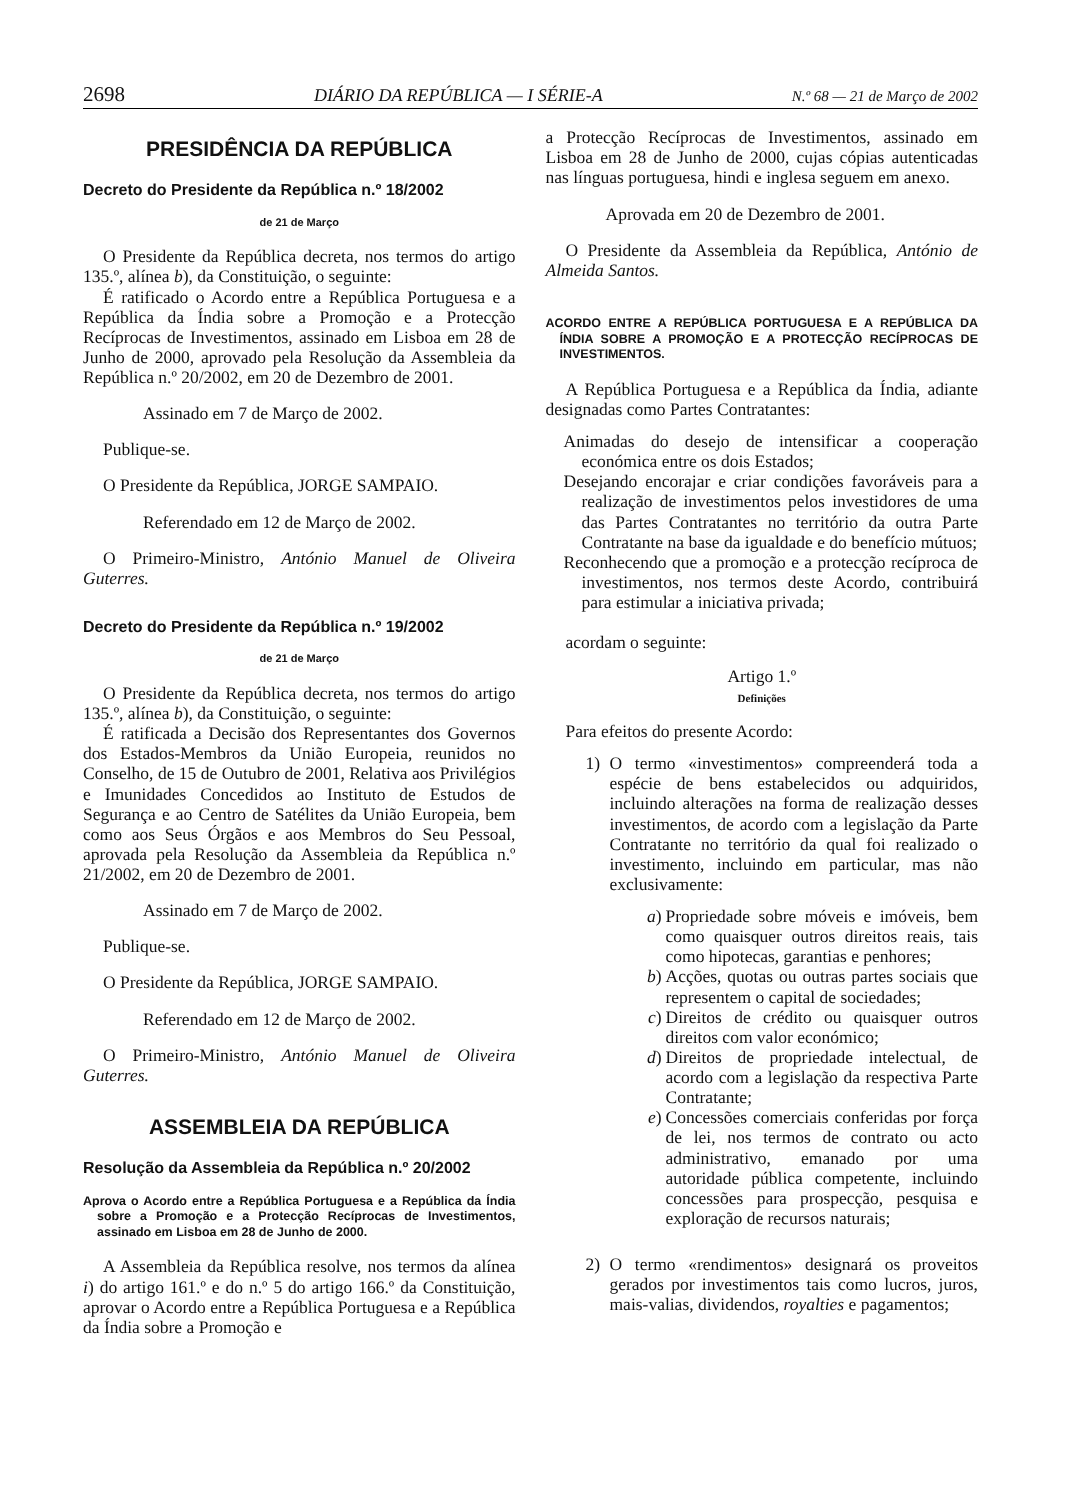2698 DIÁRIO DA REPÚBLICA — I SÉRIE-A N.º 68 — 21 de Março de 2002
PRESIDÊNCIA DA REPÚBLICA
Decreto do Presidente da República n.º 18/2002
de 21 de Março
O Presidente da República decreta, nos termos do artigo 135.º, alínea b), da Constituição, o seguinte:
É ratificado o Acordo entre a República Portuguesa e a República da Índia sobre a Promoção e a Protecção Recíprocas de Investimentos, assinado em Lisboa em 28 de Junho de 2000, aprovado pela Resolução da Assembleia da República n.º 20/2002, em 20 de Dezembro de 2001.
Assinado em 7 de Março de 2002.
Publique-se.
O Presidente da República, JORGE SAMPAIO.
Referendado em 12 de Março de 2002.
O Primeiro-Ministro, António Manuel de Oliveira Guterres.
Decreto do Presidente da República n.º 19/2002
de 21 de Março
O Presidente da República decreta, nos termos do artigo 135.º, alínea b), da Constituição, o seguinte:
É ratificada a Decisão dos Representantes dos Governos dos Estados-Membros da União Europeia, reunidos no Conselho, de 15 de Outubro de 2001, Relativa aos Privilégios e Imunidades Concedidos ao Instituto de Estudos de Segurança e ao Centro de Satélites da União Europeia, bem como aos Seus Órgãos e aos Membros do Seu Pessoal, aprovada pela Resolução da Assembleia da República n.º 21/2002, em 20 de Dezembro de 2001.
Assinado em 7 de Março de 2002.
Publique-se.
O Presidente da República, JORGE SAMPAIO.
Referendado em 12 de Março de 2002.
O Primeiro-Ministro, António Manuel de Oliveira Guterres.
ASSEMBLEIA DA REPÚBLICA
Resolução da Assembleia da República n.º 20/2002
Aprova o Acordo entre a República Portuguesa e a República da Índia sobre a Promoção e a Protecção Recíprocas de Investimentos, assinado em Lisboa em 28 de Junho de 2000.
A Assembleia da República resolve, nos termos da alínea i) do artigo 161.º e do n.º 5 do artigo 166.º da Constituição, aprovar o Acordo entre a República Portuguesa e a República da Índia sobre a Promoção e
a Protecção Recíprocas de Investimentos, assinado em Lisboa em 28 de Junho de 2000, cujas cópias autenticadas nas línguas portuguesa, hindi e inglesa seguem em anexo.
Aprovada em 20 de Dezembro de 2001.
O Presidente da Assembleia da República, António de Almeida Santos.
ACORDO ENTRE A REPÚBLICA PORTUGUESA E A REPÚBLICA DA ÍNDIA SOBRE A PROMOÇÃO E A PROTECÇÃO RECÍPROCAS DE INVESTIMENTOS.
A República Portuguesa e a República da Índia, adiante designadas como Partes Contratantes:
Animadas do desejo de intensificar a cooperação económica entre os dois Estados;
Desejando encorajar e criar condições favoráveis para a realização de investimentos pelos investidores de uma das Partes Contratantes no território da outra Parte Contratante na base da igualdade e do benefício mútuos;
Reconhecendo que a promoção e a protecção recíproca de investimentos, nos termos deste Acordo, contribuirá para estimular a iniciativa privada;
acordam o seguinte:
Artigo 1.º
Definições
Para efeitos do presente Acordo:
1) O termo «investimentos» compreenderá toda a espécie de bens estabelecidos ou adquiridos, incluindo alterações na forma de realização desses investimentos, de acordo com a legislação da Parte Contratante no território da qual foi realizado o investimento, incluindo em particular, mas não exclusivamente:
a) Propriedade sobre móveis e imóveis, bem como quaisquer outros direitos reais, tais como hipotecas, garantias e penhores;
b) Acções, quotas ou outras partes sociais que representem o capital de sociedades;
c) Direitos de crédito ou quaisquer outros direitos com valor económico;
d) Direitos de propriedade intelectual, de acordo com a legislação da respectiva Parte Contratante;
e) Concessões comerciais conferidas por força de lei, nos termos de contrato ou acto administrativo, emanado por uma autoridade pública competente, incluindo concessões para prospecção, pesquisa e exploração de recursos naturais;
2) O termo «rendimentos» designará os proveitos gerados por investimentos tais como lucros, juros, mais-valias, dividendos, royalties e pagamentos;